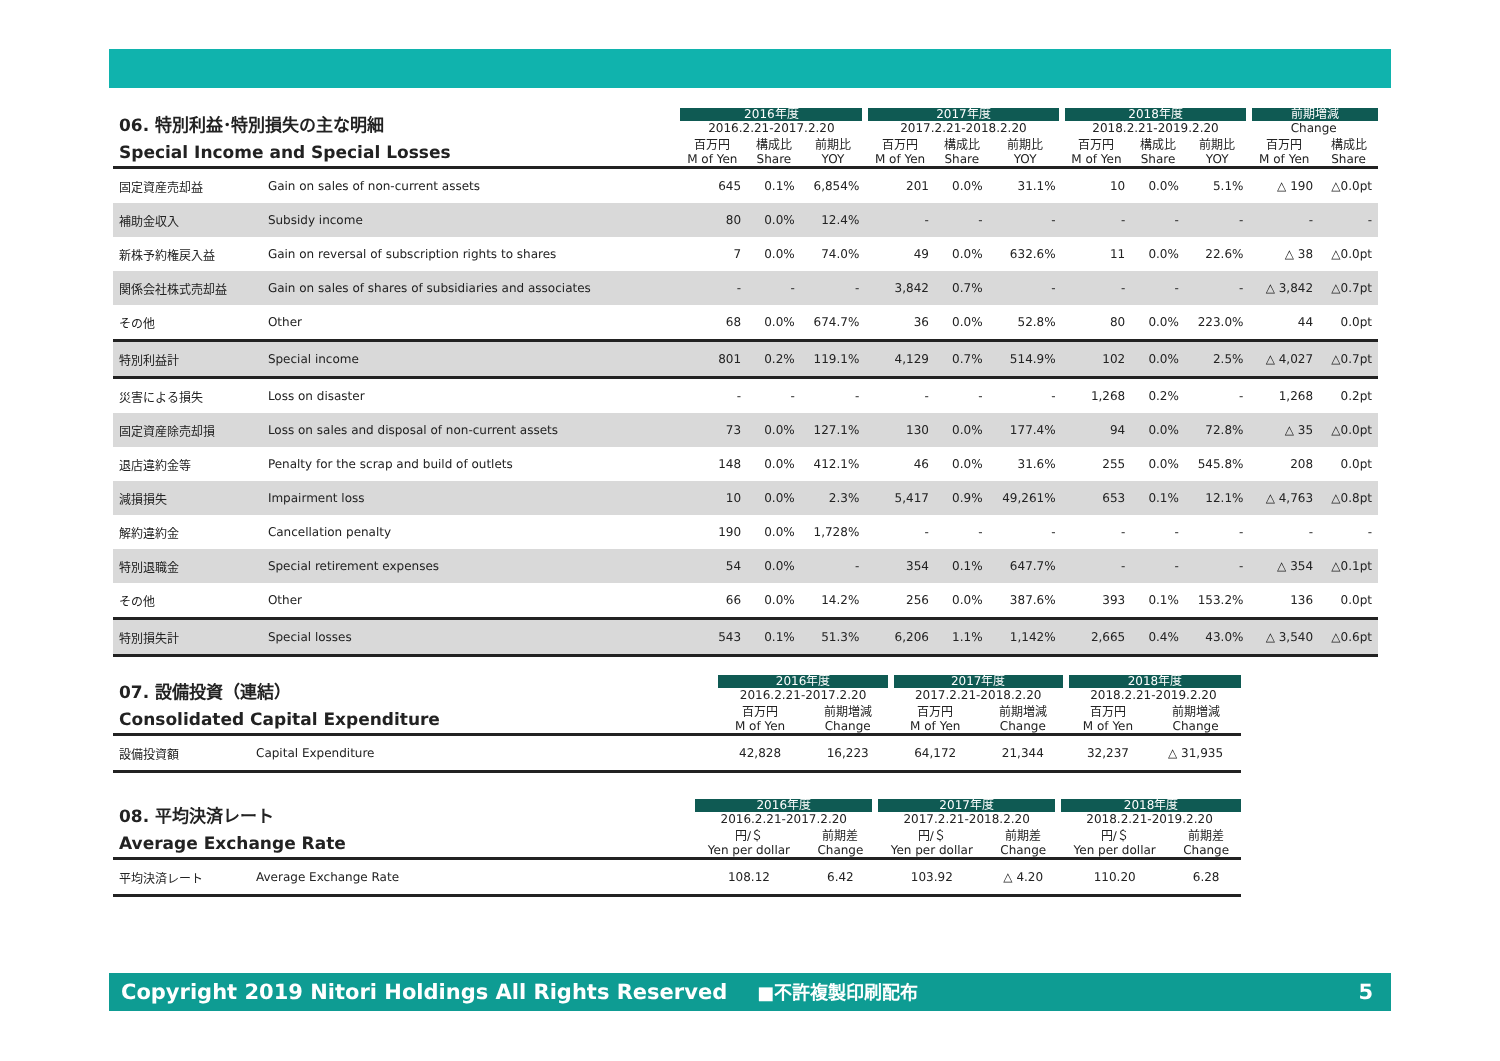| 06. 特別利益･特別損失の主な明細 Special Income and Special Losses | | 2016年度 | | | 2017年度 | | | 2018年度 | | | 前期増減 | |
| --- | --- | --- | --- | --- | --- | --- | --- | --- | --- | --- | --- | --- |
| | | 2016.2.21-2017.2.20 | | | 2017.2.21-2018.2.20 | | | 2018.2.21-2019.2.20 | | | Change | |
| | | 百万円 M of Yen | 構成比 Share | 前期比 YOY | 百万円 M of Yen | 構成比 Share | 前期比 YOY | 百万円 M of Yen | 構成比 Share | 前期比 YOY | 百万円 M of Yen | 構成比 Share |
| 固定資産売却益 | Gain on sales of non-current assets | 645 | 0.1% | 6,854% | 201 | 0.0% | 31.1% | 10 | 0.0% | 5.1% | △ 190 | △0.0pt |
| 補助金収入 | Subsidy income | 80 | 0.0% | 12.4% | - | - | - | - | - | - | - | - |
| 新株予約権戻入益 | Gain on reversal of subscription rights to shares | 7 | 0.0% | 74.0% | 49 | 0.0% | 632.6% | 11 | 0.0% | 22.6% | △ 38 | △0.0pt |
| 関係会社株式売却益 | Gain on sales of shares of subsidiaries and associates | - | - | - | 3,842 | 0.7% | - | - | - | - | △ 3,842 | △0.7pt |
| その他 | Other | 68 | 0.0% | 674.7% | 36 | 0.0% | 52.8% | 80 | 0.0% | 223.0% | 44 | 0.0pt |
| 特別利益計 | Special income | 801 | 0.2% | 119.1% | 4,129 | 0.7% | 514.9% | 102 | 0.0% | 2.5% | △ 4,027 | △0.7pt |
| 災害による損失 | Loss on disaster | - | - | - | - | - | - | 1,268 | 0.2% | - | 1,268 | 0.2pt |
| 固定資産除売却損 | Loss on sales and disposal of non-current assets | 73 | 0.0% | 127.1% | 130 | 0.0% | 177.4% | 94 | 0.0% | 72.8% | △ 35 | △0.0pt |
| 退店違約金等 | Penalty for the scrap and build of outlets | 148 | 0.0% | 412.1% | 46 | 0.0% | 31.6% | 255 | 0.0% | 545.8% | 208 | 0.0pt |
| 減損損失 | Impairment loss | 10 | 0.0% | 2.3% | 5,417 | 0.9% | 49,261% | 653 | 0.1% | 12.1% | △ 4,763 | △0.8pt |
| 解約違約金 | Cancellation penalty | 190 | 0.0% | 1,728% | - | - | - | - | - | - | - | - |
| 特別退職金 | Special retirement expenses | 54 | 0.0% | - | 354 | 0.1% | 647.7% | - | - | - | △ 354 | △0.1pt |
| その他 | Other | 66 | 0.0% | 14.2% | 256 | 0.0% | 387.6% | 393 | 0.1% | 153.2% | 136 | 0.0pt |
| 特別損失計 | Special losses | 543 | 0.1% | 51.3% | 6,206 | 1.1% | 1,142% | 2,665 | 0.4% | 43.0% | △ 3,540 | △0.6pt |
| 07. 設備投資（連結） Consolidated Capital Expenditure | | 2016年度 | | 2017年度 | | 2018年度 | |
| --- | --- | --- | --- | --- | --- | --- | --- |
| | | 2016.2.21-2017.2.20 | | 2017.2.21-2018.2.20 | | 2018.2.21-2019.2.20 | |
| | | 百万円 M of Yen | 前期増減 Change | 百万円 M of Yen | 前期増減 Change | 百万円 M of Yen | 前期増減 Change |
| 設備投資額 | Capital Expenditure | 42,828 | 16,223 | 64,172 | 21,344 | 32,237 | △ 31,935 |
| 08. 平均決済レート Average Exchange Rate | | 2016年度 | | 2017年度 | | 2018年度 | |
| --- | --- | --- | --- | --- | --- | --- | --- |
| | | 2016.2.21-2017.2.20 | | 2017.2.21-2018.2.20 | | 2018.2.21-2019.2.20 | |
| | | 円/＄ Yen per dollar | 前期差 Change | 円/＄ Yen per dollar | 前期差 Change | 円/＄ Yen per dollar | 前期差 Change |
| 平均決済レート | Average Exchange Rate | 108.12 | 6.42 | 103.92 | △ 4.20 | 110.20 | 6.28 |
Copyright 2019 Nitori Holdings All Rights Reserved ■不許複製印刷配布 5